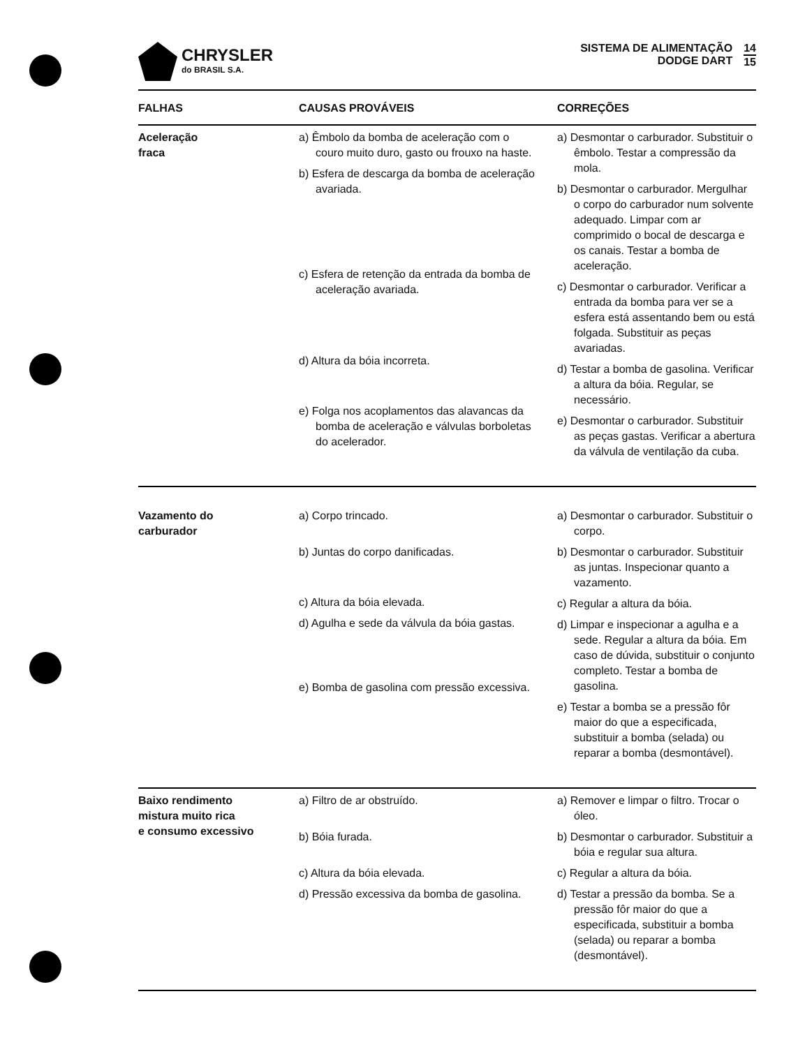CHRYSLER
do BRASIL S.A.
SISTEMA DE ALIMENTAÇÃO
DODGE DART
14
15
| FALHAS | CAUSAS PROVÁVEIS | CORREÇÕES |
| --- | --- | --- |
| Aceleração fraca | a) Êmbolo da bomba de aceleração com o couro muito duro, gasto ou frouxo na haste. b) Esfera de descarga da bomba de aceleração avariada. c) Esfera de retenção da entrada da bomba de aceleração avariada. d) Altura da bóia incorreta. e) Folga nos acoplamentos das alavancas da bomba de aceleração e válvulas borboletas do acelerador. | a) Desmontar o carburador. Substituir o êmbolo. Testar a compressão da mola. b) Desmontar o carburador. Mergulhar o corpo do carburador num solvente adequado. Limpar com ar comprimido o bocal de descarga e os canais. Testar a bomba de aceleração. c) Desmontar o carburador. Verificar a entrada da bomba para ver se a esfera está assentando bem ou está folgada. Substituir as peças avariadas. d) Testar a bomba de gasolina. Verificar a altura da bóia. Regular, se necessário. e) Desmontar o carburador. Substituir as peças gastas. Verificar a abertura da válvula de ventilação da cuba. |
| Vazamento do carburador | a) Corpo trincado. b) Juntas do corpo danificadas. c) Altura da bóia elevada. d) Agulha e sede da válvula da bóia gastas. e) Bomba de gasolina com pressão excessiva. | a) Desmontar o carburador. Substituir o corpo. b) Desmontar o carburador. Substituir as juntas. Inspecionar quanto a vazamento. c) Regular a altura da bóia. d) Limpar e inspecionar a agulha e a sede. Regular a altura da bóia. Em caso de dúvida, substituir o conjunto completo. Testar a bomba de gasolina. e) Testar a bomba se a pressão fôr maior do que a especificada, substituir a bomba (selada) ou reparar a bomba (desmontável). |
| Baixo rendimento mistura muito rica e consumo excessivo | a) Filtro de ar obstruído. b) Bóia furada. c) Altura da bóia elevada. d) Pressão excessiva da bomba de gasolina. | a) Remover e limpar o filtro. Trocar o óleo. b) Desmontar o carburador. Substituir a bóia e regular sua altura. c) Regular a altura da bóia. d) Testar a pressão da bomba. Se a pressão fôr maior do que a especificada, substituir a bomba (selada) ou reparar a bomba (desmontável). |